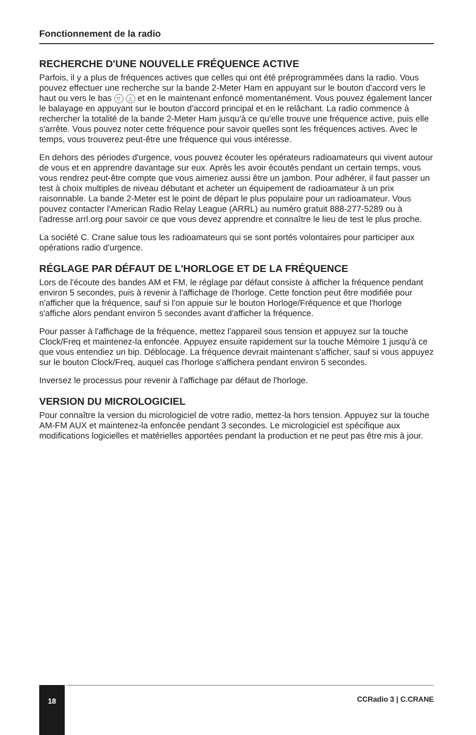Fonctionnement de la radio
RECHERCHE D'UNE NOUVELLE FRÉQUENCE ACTIVE
Parfois, il y a plus de fréquences actives que celles qui ont été préprogrammées dans la radio. Vous pouvez effectuer une recherche sur la bande 2-Meter Ham en appuyant sur le bouton d'accord vers le haut ou vers le bas ▽ △ et en le maintenant enfoncé momentanément. Vous pouvez également lancer le balayage en appuyant sur le bouton d'accord principal et en le relâchant. La radio commence à rechercher la totalité de la bande 2-Meter Ham jusqu'à ce qu'elle trouve une fréquence active, puis elle s'arrête. Vous pouvez noter cette fréquence pour savoir quelles sont les fréquences actives. Avec le temps, vous trouverez peut-être une fréquence qui vous intéresse.
En dehors des périodes d'urgence, vous pouvez écouter les opérateurs radioamateurs qui vivent autour de vous et en apprendre davantage sur eux. Après les avoir écoutés pendant un certain temps, vous vous rendrez peut-être compte que vous aimeriez aussi être un jambon. Pour adhérer, il faut passer un test à choix multiples de niveau débutant et acheter un équipement de radioamateur à un prix raisonnable. La bande 2-Meter est le point de départ le plus populaire pour un radioamateur. Vous pouvez contacter l'American Radio Relay League (ARRL) au numéro gratuit 888-277-5289 ou à l'adresse arrl.org pour savoir ce que vous devez apprendre et connaître le lieu de test le plus proche.
La société C. Crane salue tous les radioamateurs qui se sont portés volontaires pour participer aux opérations radio d'urgence.
RÉGLAGE PAR DÉFAUT DE L'HORLOGE ET DE LA FRÉQUENCE
Lors de l'écoute des bandes AM et FM, le réglage par défaut consiste à afficher la fréquence pendant environ 5 secondes, puis à revenir à l'affichage de l'horloge. Cette fonction peut être modifiée pour n'afficher que la fréquence, sauf si l'on appuie sur le bouton Horloge/Fréquence et que l'horloge s'affiche alors pendant environ 5 secondes avant d'afficher la fréquence.
Pour passer à l'affichage de la fréquence, mettez l'appareil sous tension et appuyez sur la touche Clock/Freq et maintenez-la enfoncée. Appuyez ensuite rapidement sur la touche Mémoire 1 jusqu'à ce que vous entendiez un bip. Déblocage. La fréquence devrait maintenant s'afficher, sauf si vous appuyez sur le bouton Clock/Freq, auquel cas l'horloge s'affichera pendant environ 5 secondes.
Inversez le processus pour revenir à l'affichage par défaut de l'horloge.
VERSION DU MICROLOGICIEL
Pour connaître la version du micrologiciel de votre radio, mettez-la hors tension. Appuyez sur la touche AM-FM AUX et maintenez-la enfoncée pendant 3 secondes. Le micrologiciel est spécifique aux modifications logicielles et matérielles apportées pendant la production et ne peut pas être mis à jour.
18
CCRadio 3 | C.CRANE